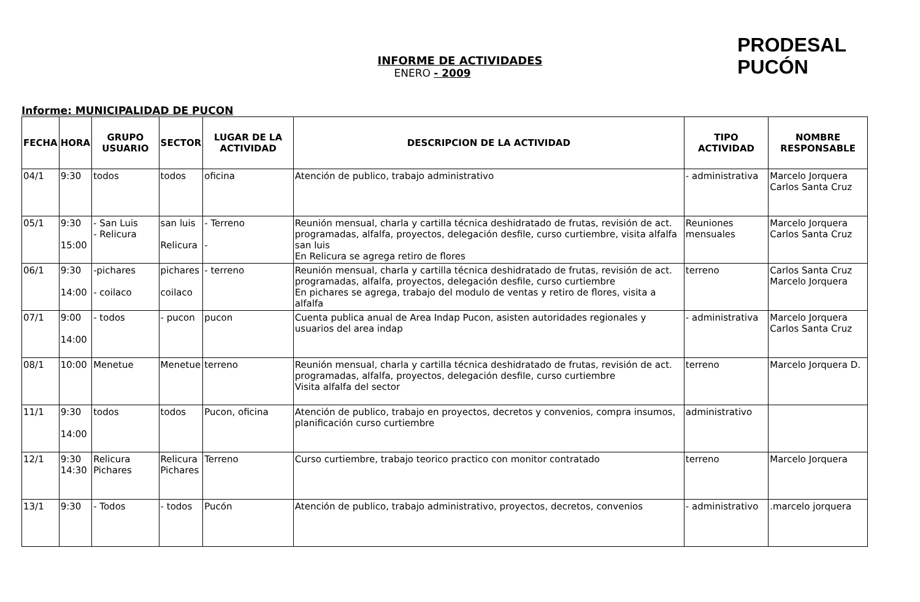INFORME DE ACTIVIDADES
ENERO - 2009
PRODESAL
PUCÓN
Informe: MUNICIPALIDAD DE PUCON
| FECHA | HORA | GRUPO USUARIO | SECTOR | LUGAR DE LA ACTIVIDAD | DESCRIPCION DE LA ACTIVIDAD | TIPO ACTIVIDAD | NOMBRE RESPONSABLE |
| --- | --- | --- | --- | --- | --- | --- | --- |
| 04/1 | 9:30 | todos | todos | oficina | Atención de publico, trabajo administrativo | - administrativa | Marcelo Jorquera Carlos Santa Cruz |
| 05/1 | 9:30 15:00 | - San Luis - Relicura | san luis Relicura | - Terreno - | Reunión mensual, charla y cartilla técnica deshidratado de frutas, revisión de act. programadas, alfalfa, proyectos, delegación desfile, curso curtiembre, visita alfalfa san luis En Relicura se agrega retiro de flores | Reuniones mensuales | Marcelo Jorquera Carlos Santa Cruz |
| 06/1 | 9:30 14:00 | -pichares - coilaco | pichares coilaco | - terreno | Reunión mensual, charla y cartilla técnica deshidratado de frutas, revisión de act. programadas, alfalfa, proyectos, delegación desfile, curso curtiembre En pichares se agrega, trabajo del modulo de ventas y retiro de flores, visita a alfalfa | terreno | Carlos Santa Cruz Marcelo Jorquera |
| 07/1 | 9:00 14:00 | - todos | - pucon | pucon | Cuenta publica anual de Area Indap Pucon, asisten autoridades regionales y usuarios del area indap | - administrativa | Marcelo Jorquera Carlos Santa Cruz |
| 08/1 | 10:00 | Menetue | Menetue | terreno | Reunión mensual, charla y cartilla técnica deshidratado de frutas, revisión de act. programadas, alfalfa, proyectos, delegación desfile, curso curtiembre Visita alfalfa del sector | terreno | Marcelo Jorquera D. |
| 11/1 | 9:30 14:00 | todos | todos | Pucon, oficina | Atención de publico, trabajo en proyectos, decretos y convenios, compra insumos, planificación curso curtiembre | administrativo | |
| 12/1 | 9:30 14:30 | Relicura Pichares | Relicura Pichares | Terreno | Curso curtiembre, trabajo teorico practico con monitor contratado | terreno | Marcelo Jorquera |
| 13/1 | 9:30 | - Todos | - todos | Pucón | Atención de publico, trabajo administrativo, proyectos, decretos, convenios | - administrativo | .marcelo jorquera |